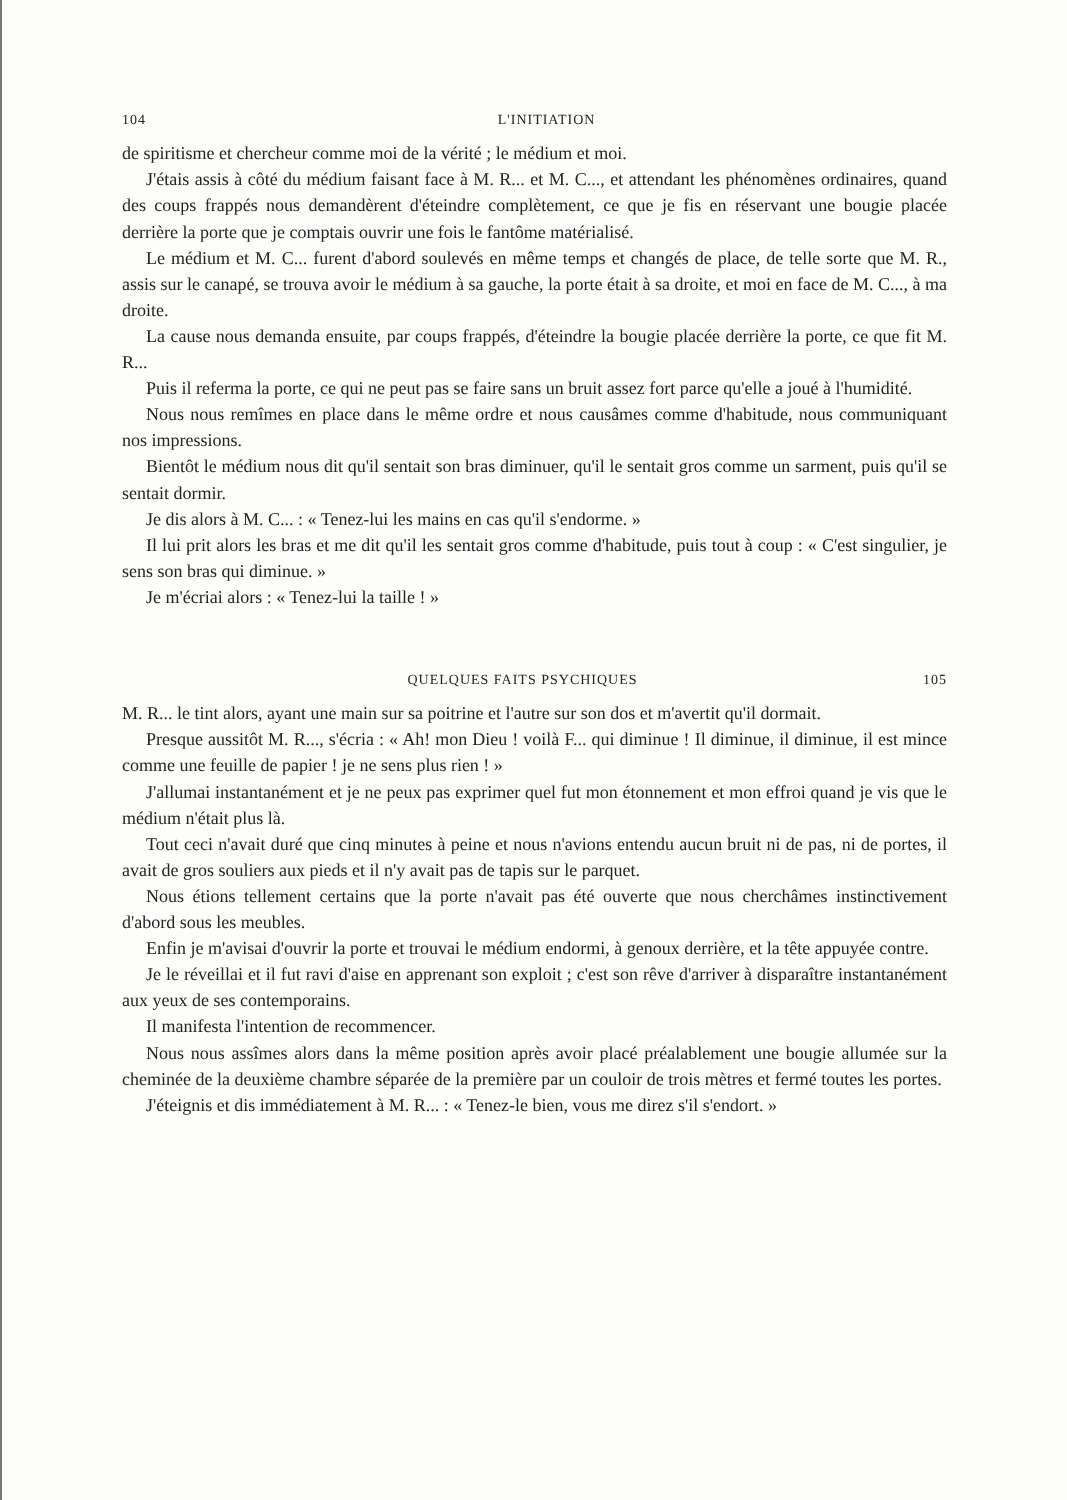104 L'INITIATION
de spiritisme et chercheur comme moi de la vérité ; le médium et moi.
J'étais assis à côté du médium faisant face à M. R... et M. C..., et attendant les phénomènes ordinaires, quand des coups frappés nous demandèrent d'éteindre complètement, ce que je fis en réservant une bougie placée derrière la porte que je comptais ouvrir une fois le fantôme matérialisé.
Le médium et M. C... furent d'abord soulevés en même temps et changés de place, de telle sorte que M. R., assis sur le canapé, se trouva avoir le médium à sa gauche, la porte était à sa droite, et moi en face de M. C..., à ma droite.
La cause nous demanda ensuite, par coups frappés, d'éteindre la bougie placée derrière la porte, ce que fit M. R...
Puis il referma la porte, ce qui ne peut pas se faire sans un bruit assez fort parce qu'elle a joué à l'humidité.
Nous nous remîmes en place dans le même ordre et nous causâmes comme d'habitude, nous communiquant nos impressions.
Bientôt le médium nous dit qu'il sentait son bras diminuer, qu'il le sentait gros comme un sarment, puis qu'il se sentait dormir.
Je dis alors à M. C... : « Tenez-lui les mains en cas qu'il s'endorme. »
Il lui prit alors les bras et me dit qu'il les sentait gros comme d'habitude, puis tout à coup : « C'est singulier, je sens son bras qui diminue. »
Je m'écriai alors : « Tenez-lui la taille ! »
QUELQUES FAITS PSYCHIQUES 105
M. R... le tint alors, ayant une main sur sa poitrine et l'autre sur son dos et m'avertit qu'il dormait.
Presque aussitôt M. R..., s'écria : « Ah! mon Dieu ! voilà F... qui diminue ! Il diminue, il diminue, il est mince comme une feuille de papier ! je ne sens plus rien ! »
J'allumai instantanément et je ne peux pas exprimer quel fut mon étonnement et mon effroi quand je vis que le médium n'était plus là.
Tout ceci n'avait duré que cinq minutes à peine et nous n'avions entendu aucun bruit ni de pas, ni de portes, il avait de gros souliers aux pieds et il n'y avait pas de tapis sur le parquet.
Nous étions tellement certains que la porte n'avait pas été ouverte que nous cherchâmes instinctivement d'abord sous les meubles.
Enfin je m'avisai d'ouvrir la porte et trouvai le médium endormi, à genoux derrière, et la tête appuyée contre.
Je le réveillai et il fut ravi d'aise en apprenant son exploit ; c'est son rêve d'arriver à disparaître instantanément aux yeux de ses contemporains.
Il manifesta l'intention de recommencer.
Nous nous assîmes alors dans la même position après avoir placé préalablement une bougie allumée sur la cheminée de la deuxième chambre séparée de la première par un couloir de trois mètres et fermé toutes les portes.
J'éteignis et dis immédiatement à M. R... : « Tenez-le bien, vous me direz s'il s'endort. »